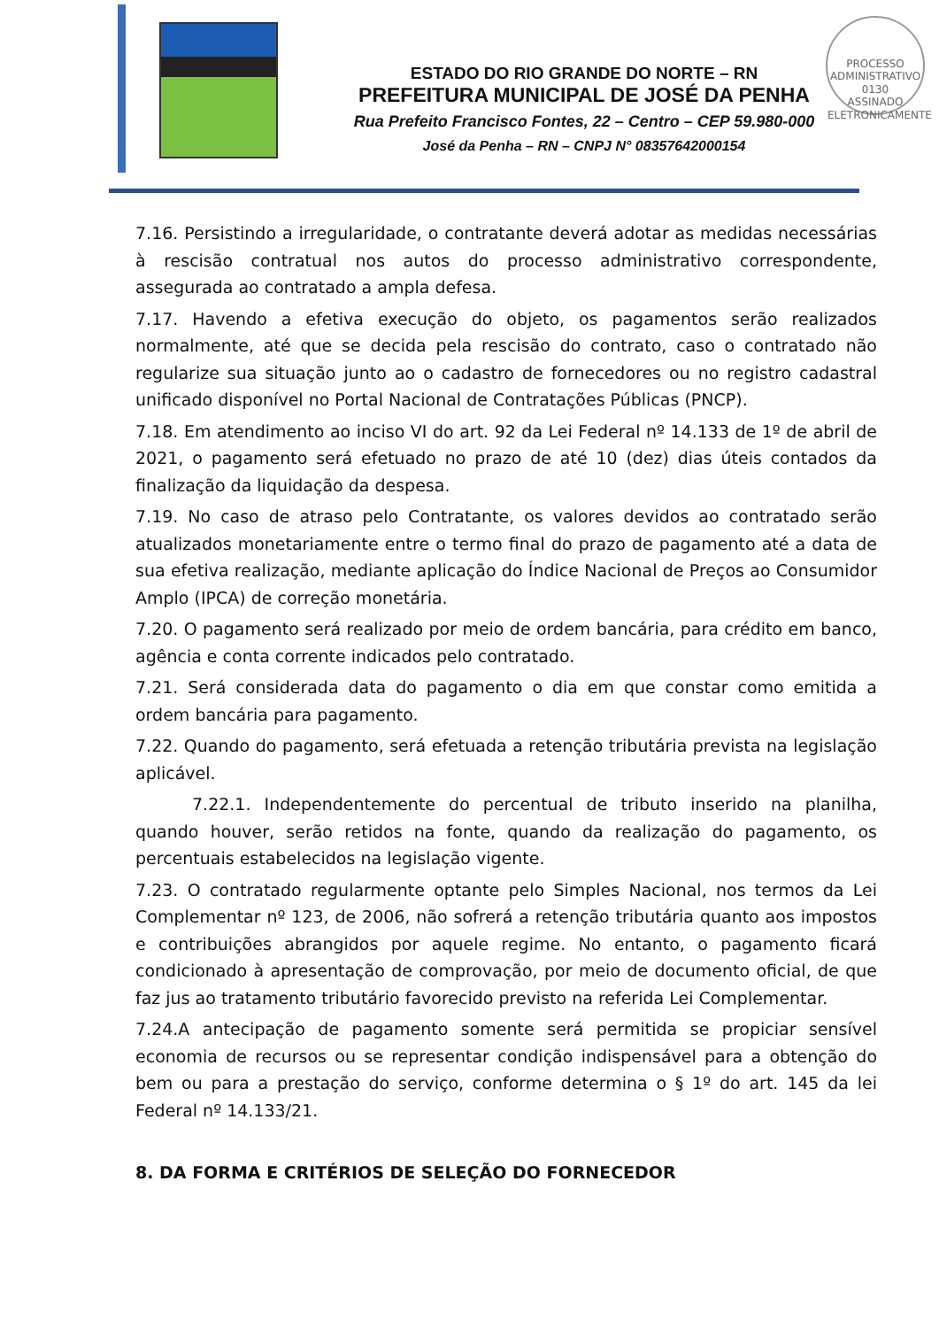PROCESSO ADMINISTRATIVO
0130
ASSINADO ELETRONICAMENTE
ESTADO DO RIO GRANDE DO NORTE – RN
PREFEITURA MUNICIPAL DE JOSÉ DA PENHA
Rua Prefeito Francisco Fontes, 22 – Centro – CEP 59.980-000
José da Penha – RN – CNPJ N° 08357642000154
7.16. Persistindo a irregularidade, o contratante deverá adotar as medidas necessárias à rescisão contratual nos autos do processo administrativo correspondente, assegurada ao contratado a ampla defesa.
7.17. Havendo a efetiva execução do objeto, os pagamentos serão realizados normalmente, até que se decida pela rescisão do contrato, caso o contratado não regularize sua situação junto ao o cadastro de fornecedores ou no registro cadastral unificado disponível no Portal Nacional de Contratações Públicas (PNCP).
7.18. Em atendimento ao inciso VI do art. 92 da Lei Federal nº 14.133 de 1º de abril de 2021, o pagamento será efetuado no prazo de até 10 (dez) dias úteis contados da finalização da liquidação da despesa.
7.19. No caso de atraso pelo Contratante, os valores devidos ao contratado serão atualizados monetariamente entre o termo final do prazo de pagamento até a data de sua efetiva realização, mediante aplicação do Índice Nacional de Preços ao Consumidor Amplo (IPCA) de correção monetária.
7.20. O pagamento será realizado por meio de ordem bancária, para crédito em banco, agência e conta corrente indicados pelo contratado.
7.21. Será considerada data do pagamento o dia em que constar como emitida a ordem bancária para pagamento.
7.22. Quando do pagamento, será efetuada a retenção tributária prevista na legislação aplicável.
7.22.1. Independentemente do percentual de tributo inserido na planilha, quando houver, serão retidos na fonte, quando da realização do pagamento, os percentuais estabelecidos na legislação vigente.
7.23. O contratado regularmente optante pelo Simples Nacional, nos termos da Lei Complementar nº 123, de 2006, não sofrerá a retenção tributária quanto aos impostos e contribuições abrangidos por aquele regime. No entanto, o pagamento ficará condicionado à apresentação de comprovação, por meio de documento oficial, de que faz jus ao tratamento tributário favorecido previsto na referida Lei Complementar.
7.24.A antecipação de pagamento somente será permitida se propiciar sensível economia de recursos ou se representar condição indispensável para a obtenção do bem ou para a prestação do serviço, conforme determina o § 1º do art. 145 da lei Federal nº 14.133/21.
8. DA FORMA E CRITÉRIOS DE SELEÇÃO DO FORNECEDOR